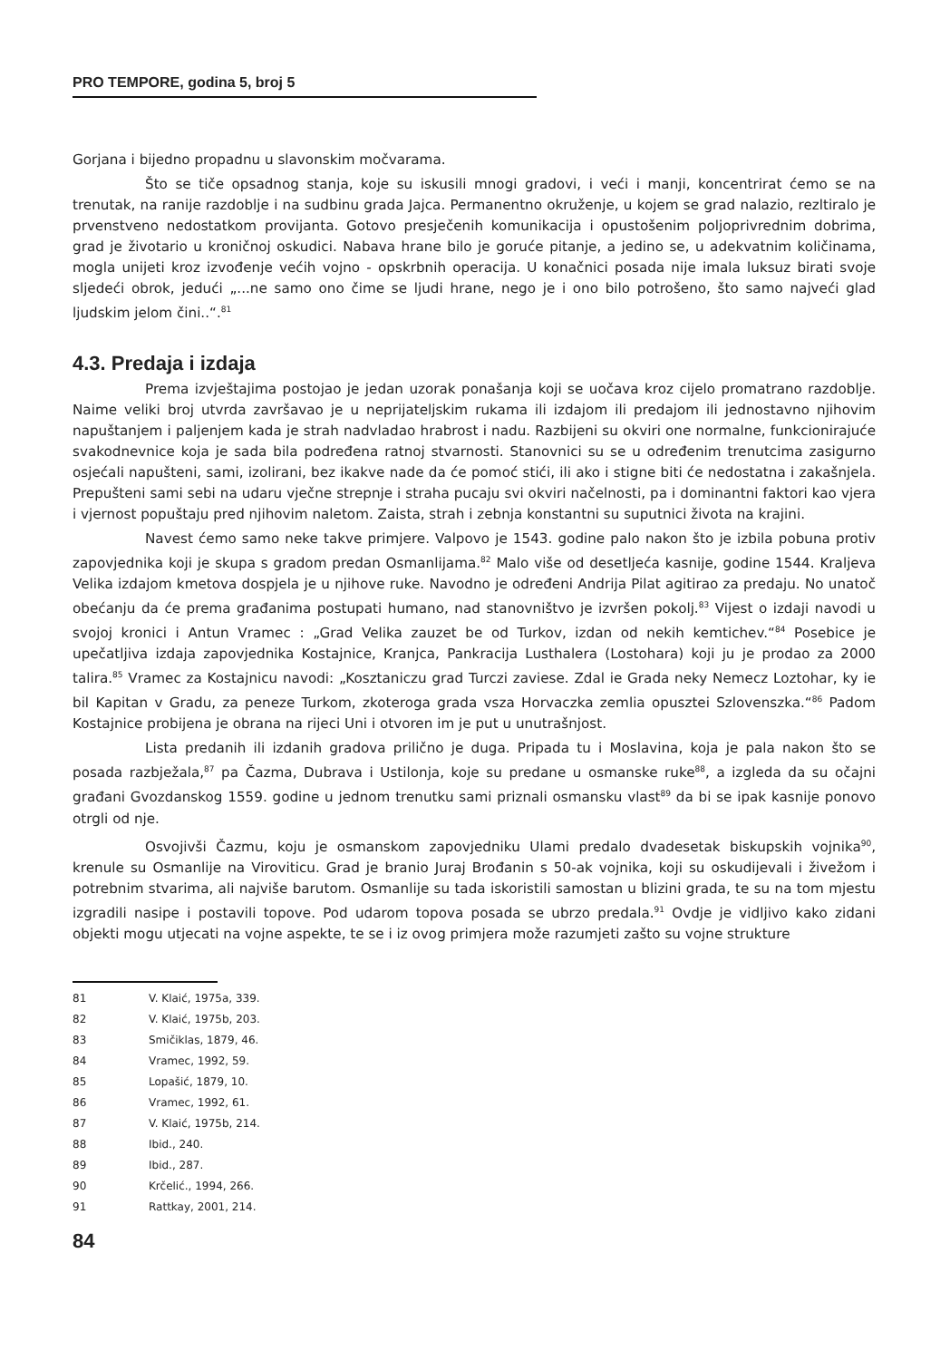PRO TEMPORE, godina 5, broj 5
Gorjana i bijedno propadnu u slavonskim močvarama.
Što se tiče opsadnog stanja, koje su iskusili mnogi gradovi, i veći i manji, koncentrirat ćemo se na trenutak, na ranije razdoblje i na sudbinu grada Jajca. Permanentno okruženje, u kojem se grad nalazio, rezltiralo je prvenstveno nedostatkom provijanta. Gotovo presječenih komunikacija i opustošenim poljoprivrednim dobrima, grad je životario u kroničnoj oskudici. Nabava hrane bilo je goruće pitanje, a jedino se, u adekvatnim količinama, mogla unijeti kroz izvođenje većih vojno - opskrbnih operacija. U konačnici posada nije imala luksuz birati svoje sljedeći obrok, jedući „...ne samo ono čime se ljudi hrane, nego je i ono bilo potrošeno, što samo najveći glad ljudskim jelom čini..“.<sup>81</sup>
4.3. Predaja i izdaja
Prema izvještajima postojao je jedan uzorak ponašanja koji se uočava kroz cijelo promatrano razdoblje. Naime veliki broj utvrda završavao je u neprijateljskim rukama ili izdajom ili predajom ili jednostavno njihovim napuštanjem i paljenjem kada je strah nadvladao hrabrost i nadu. Razbijeni su okviri one normalne, funkcionirajuće svakodnevnice koja je sada bila podređena ratnoj stvarnosti. Stanovnici su se u određenim trenutcima zasigurno osjećali napušteni, sami, izolirani, bez ikakve nade da će pomoć stići, ili ako i stigne biti će nedostatna i zakašnjela. Prepušteni sami sebi na udaru vječne strepnje i straha pucaju svi okviri načelnosti, pa i dominantni faktori kao vjera i vjernost popuštaju pred njihovim naletom. Zaista, strah i zebnja konstantni su suputnici života na krajini.
Navest ćemo samo neke takve primjere. Valpovo je 1543. godine palo nakon što je izbila pobuna protiv zapovjednika koji je skupa s gradom predan Osmanlijama.<sup>82</sup> Malo više od desetljeća kasnije, godine 1544. Kraljeva Velika izdajom kmetova dospjela je u njihove ruke. Navodno je određeni Andrija Pilat agitirao za predaju. No unatoč obećanju da će prema građanima postupati humano, nad stanovništvo je izvršen pokolj.<sup>83</sup> Vijest o izdaji navodi u svojoj kronici i Antun Vramec : „Grad Velika zauzet be od Turkov, izdan od nekih kemtichev.“<sup>84</sup> Posebice je upečatljiva izdaja zapovjednika Kostajnice, Kranjca, Pankracija Lusthalera (Lostohara) koji ju je prodao za 2000 talira.<sup>85</sup> Vramec za Kostajnicu navodi: „Kosztaniczu grad Turczi zaviese. Zdal ie Grada neky Nemecz Loztohar, ky ie bil Kapitan v Gradu, za peneze Turkom, zkoteroga grada vsza Horvaczka zemlia opusztei Szlovenszka.“<sup>86</sup> Padom Kostajnice probijena je obrana na rijeci Uni i otvoren im je put u unutrašnjost.
Lista predanih ili izdanih gradova prilično je duga. Pripada tu i Moslavina, koja je pala nakon što se posada razbježala,<sup>87</sup> pa Čazma, Dubrava i Ustilonja, koje su predane u osmanske ruke<sup>88</sup>, a izgleda da su očajni građani Gvozdanskog 1559. godine u jednom trenutku sami priznali osmansku vlast<sup>89</sup> da bi se ipak kasnije ponovo otrgli od nje.
Osvojivši Čazmu, koju je osmanskom zapovjedniku Ulami predalo dvadesetak biskupskih vojnika<sup>90</sup>, krenule su Osmanlije na Viroviticu. Grad je branio Juraj Brođanin s 50-ak vojnika, koji su oskudijevali i živežom i potrebnim stvarima, ali najviše barutom. Osmanlije su tada iskoristili samostan u blizini grada, te su na tom mjestu izgradili nasipe i postavili topove. Pod udarom topova posada se ubrzo predala.<sup>91</sup> Ovdje je vidljivo kako zidani objekti mogu utjecati na vojne aspekte, te se i iz ovog primjera može razumjeti zašto su vojne strukture
81 V. Klaić, 1975a, 339.
82 V. Klaić, 1975b, 203.
83 Smičiklas, 1879, 46.
84 Vramec, 1992, 59.
85 Lopašić, 1879, 10.
86 Vramec, 1992, 61.
87 V. Klaić, 1975b, 214.
88 Ibid., 240.
89 Ibid., 287.
90 Krčelić., 1994, 266.
91 Rattkay, 2001, 214.
84